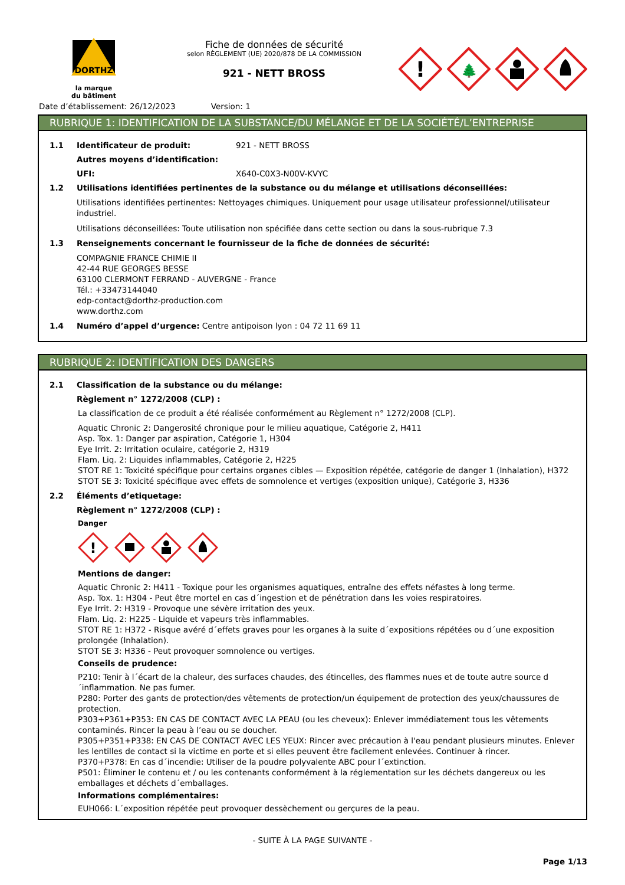DORTHZ
la marque
du bâtiment
Fiche de données de sécurité
selon RÈGLEMENT (UE) 2020/878 DE LA COMMISSION
921 - NETT BROSS
!
🌲
Date d’établissement: 26/12/2023 Version: 1
RUBRIQUE 1: IDENTIFICATION DE LA SUBSTANCE/DU MÉLANGE ET DE LA SOCIÉTÉ/L’ENTREPRISE
1.1 Identificateur de produit: 921 - NETT BROSS
Autres moyens d’identification:
UFI: X640-C0X3-N00V-KVYC
1.2 Utilisations identifiées pertinentes de la substance ou du mélange et utilisations déconseillées:
Utilisations identifiées pertinentes: Nettoyages chimiques. Uniquement pour usage utilisateur professionnel/utilisateur industriel.
Utilisations déconseillées: Toute utilisation non spécifiée dans cette section ou dans la sous-rubrique 7.3
1.3 Renseignements concernant le fournisseur de la fiche de données de sécurité:
COMPAGNIE FRANCE CHIMIE II
42-44 RUE GEORGES BESSE
63100 CLERMONT FERRAND - AUVERGNE - France
Tél.: +33473144040
edp-contact@dorthz-production.com
www.dorthz.com
1.4 Numéro d’appel d’urgence: Centre antipoison lyon : 04 72 11 69 11
RUBRIQUE 2: IDENTIFICATION DES DANGERS
2.1 Classification de la substance ou du mélange:
Règlement n° 1272/2008 (CLP) :
La classification de ce produit a été réalisée conformément au Règlement n° 1272/2008 (CLP).
Aquatic Chronic 2: Dangerosité chronique pour le milieu aquatique, Catégorie 2, H411
Asp. Tox. 1: Danger par aspiration, Catégorie 1, H304
Eye Irrit. 2: Irritation oculaire, catégorie 2, H319
Flam. Liq. 2: Liquides inflammables, Catégorie 2, H225
STOT RE 1: Toxicité spécifique pour certains organes cibles — Exposition répétée, catégorie de danger 1 (Inhalation), H372
STOT SE 3: Toxicité spécifique avec effets de somnolence et vertiges (exposition unique), Catégorie 3, H336
2.2 Éléments d’etiquetage:
Règlement n° 1272/2008 (CLP) :
Danger
!
Mentions de danger:
Aquatic Chronic 2: H411 - Toxique pour les organismes aquatiques, entraîne des effets néfastes à long terme.
Asp. Tox. 1: H304 - Peut être mortel en cas d´ingestion et de pénétration dans les voies respiratoires.
Eye Irrit. 2: H319 - Provoque une sévère irritation des yeux.
Flam. Liq. 2: H225 - Liquide et vapeurs très inflammables.
STOT RE 1: H372 - Risque avéré d´effets graves pour les organes à la suite d´expositions répétées ou d´une exposition prolongée (Inhalation).
STOT SE 3: H336 - Peut provoquer somnolence ou vertiges.
Conseils de prudence:
P210: Tenir à l´écart de la chaleur, des surfaces chaudes, des étincelles, des flammes nues et de toute autre source d´inflammation. Ne pas fumer.
P280: Porter des gants de protection/des vêtements de protection/un équipement de protection des yeux/chaussures de protection.
P303+P361+P353: EN CAS DE CONTACT AVEC LA PEAU (ou les cheveux): Enlever immédiatement tous les vêtements contaminés. Rincer la peau à l’eau ou se doucher.
P305+P351+P338: EN CAS DE CONTACT AVEC LES YEUX: Rincer avec précaution à l'eau pendant plusieurs minutes. Enlever les lentilles de contact si la victime en porte et si elles peuvent être facilement enlevées. Continuer à rincer.
P370+P378: En cas d´incendie: Utiliser de la poudre polyvalente ABC pour l´extinction.
P501: Éliminer le contenu et / ou les contenants conformément à la réglementation sur les déchets dangereux ou les emballages et déchets d´emballages.
Informations complémentaires:
EUH066: L´exposition répétée peut provoquer dessèchement ou gerçures de la peau.
- SUITE À LA PAGE SUIVANTE -
Page 1/13